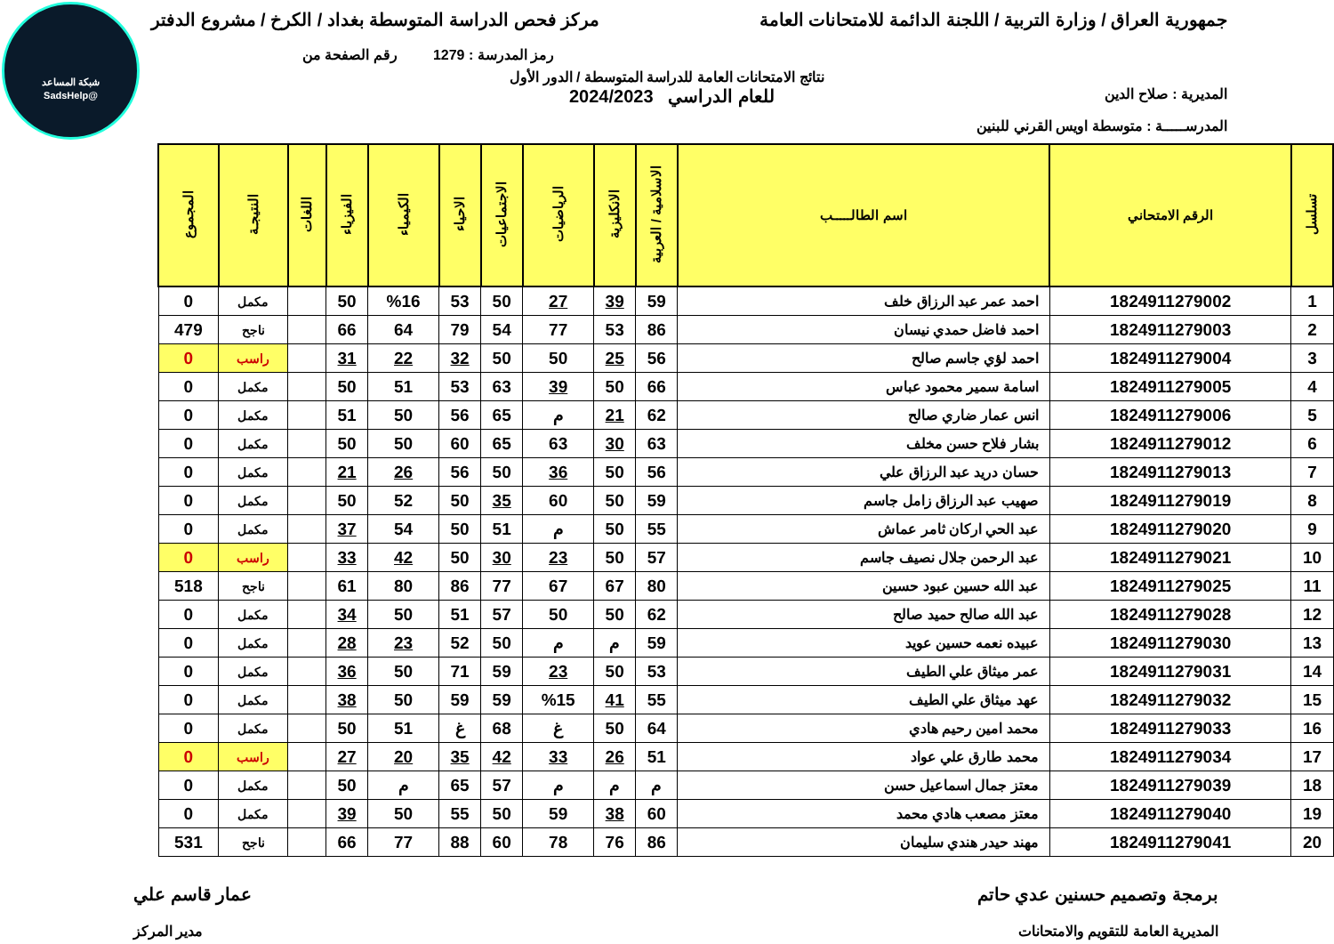شبكة المساعد
@SadsHelp
جمهورية العراق / وزارة التربية / اللجنة الدائمة للامتحانات العامة مركز فحص الدراسة المتوسطة بغداد / الكرخ / مشروع الدفتر
رمز المدرسة : 1279 رقم الصفحة من
نتائج الامتحانات العامة للدراسة المتوسطة / الدور الأول
المديرية : صلاح الدين للعام الدراسي 2024/2023
المدرســـــة : متوسطة اويس القرني للبنين
| تسلسل | الرقم الامتحاني | اسم الطالـــــب | الاسلامية / العربية | الانكليزية | الرياضيات | الاجتماعيات | الاحياء | الكيمياء | الفيزياء | اللغات | النتيجـة | المجموع |
| --- | --- | --- | --- | --- | --- | --- | --- | --- | --- | --- | --- | --- |
| 1 | 1824911279002 | احمد عمر عبد الرزاق خلف | 59 | 39 | 27 | 50 | 53 | %16 | 50 | | مكمل | 0 |
| 2 | 1824911279003 | احمد فاضل حمدي نيسان | 86 | 53 | 77 | 54 | 79 | 64 | 66 | | ناجح | 479 |
| 3 | 1824911279004 | احمد لؤي جاسم صالح | 56 | 25 | 50 | 50 | 32 | 22 | 31 | | راسب | 0 |
| 4 | 1824911279005 | اسامة سمير محمود عباس | 66 | 50 | 39 | 63 | 53 | 51 | 50 | | مكمل | 0 |
| 5 | 1824911279006 | انس عمار ضاري صالح | 62 | 21 | م | 65 | 56 | 50 | 51 | | مكمل | 0 |
| 6 | 1824911279012 | بشار فلاح حسن مخلف | 63 | 30 | 63 | 65 | 60 | 50 | 50 | | مكمل | 0 |
| 7 | 1824911279013 | حسان دريد عبد الرزاق علي | 56 | 50 | 36 | 50 | 56 | 26 | 21 | | مكمل | 0 |
| 8 | 1824911279019 | صهيب عبد الرزاق زامل جاسم | 59 | 50 | 60 | 35 | 50 | 52 | 50 | | مكمل | 0 |
| 9 | 1824911279020 | عبد الحي اركان ثامر عماش | 55 | 50 | م | 51 | 50 | 54 | 37 | | مكمل | 0 |
| 10 | 1824911279021 | عبد الرحمن جلال نصيف جاسم | 57 | 50 | 23 | 30 | 50 | 42 | 33 | | راسب | 0 |
| 11 | 1824911279025 | عبد الله حسين عبود حسين | 80 | 67 | 67 | 77 | 86 | 80 | 61 | | ناجح | 518 |
| 12 | 1824911279028 | عبد الله صالح حميد صالح | 62 | 50 | 50 | 57 | 51 | 50 | 34 | | مكمل | 0 |
| 13 | 1824911279030 | عبيده نعمه حسين عويد | 59 | م | م | 50 | 52 | 23 | 28 | | مكمل | 0 |
| 14 | 1824911279031 | عمر ميثاق علي الطيف | 53 | 50 | 23 | 59 | 71 | 50 | 36 | | مكمل | 0 |
| 15 | 1824911279032 | عهد ميثاق علي الطيف | 55 | 41 | %15 | 59 | 59 | 50 | 38 | | مكمل | 0 |
| 16 | 1824911279033 | محمد امين رحيم هادي | 64 | 50 | غ | 68 | غ | 51 | 50 | | مكمل | 0 |
| 17 | 1824911279034 | محمد طارق علي عواد | 51 | 26 | 33 | 42 | 35 | 20 | 27 | | راسب | 0 |
| 18 | 1824911279039 | معتز جمال اسماعيل حسن | م | م | م | 57 | 65 | م | 50 | | مكمل | 0 |
| 19 | 1824911279040 | معتز مصعب هادي محمد | 60 | 38 | 59 | 50 | 55 | 50 | 39 | | مكمل | 0 |
| 20 | 1824911279041 | مهند حيدر هندي سليمان | 86 | 76 | 78 | 60 | 88 | 77 | 66 | | ناجح | 531 |
برمجة وتصميم حسنين عدي حاتم عمار قاسم علي
المديرية العامة للتقويم والامتحانات مدير المركز